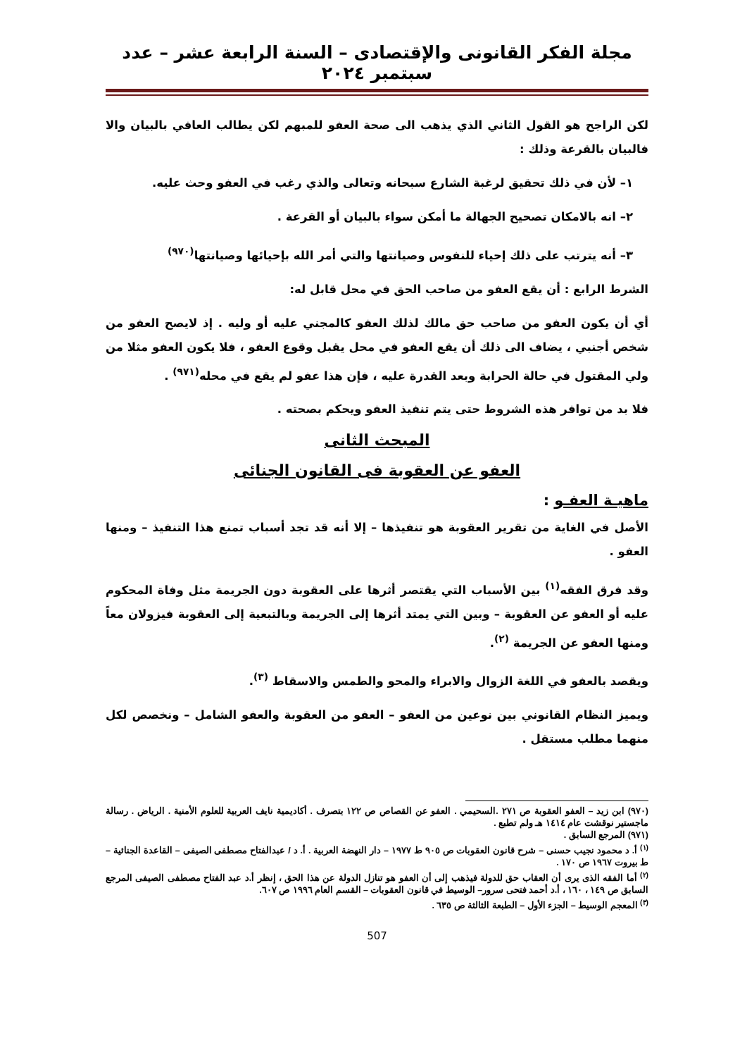مجلة الفكر القانونى والإقتصادى – السنة الرابعة عشر – عدد سبتمبر ٢٠٢٤
لكن الراجح هو القول الثاني الذي يذهب الى صحة العفو للمبهم لكن يطالب العافي بالبيان والا فالبيان بالقرعة وذلك :
١– لأن في ذلك تحقيق لرغبة الشارع سبحانه وتعالى والذي رغب في العفو وحث عليه.
٢– انه بالامكان تصحيح الجهالة ما أمكن سواء بالبيان أو القرعة .
٣– أنه يترتب على ذلك إحياء للنفوس وصيانتها والتي أمر الله بإحيائها وصيانتها<sup>(٩٧٠)</sup>
الشرط الرابع : أن يقع العفو من صاحب الحق في محل قابل له:
أي أن يكون العفو من صاحب حق مالك لذلك العفو كالمجني عليه أو وليه . إذ لايصح العفو من شخص أجنبي ، يضاف الى ذلك أن يقع العفو في محل يقبل وقوع العفو ، فلا يكون العفو مثلا من ولي المقتول في حالة الحرابة وبعد القدرة عليه ، فإن هذا عفو لم يقع في محله<sup>(٩٧١)</sup> .
فلا بد من توافر هذه الشروط حتى يتم تنفيذ العفو ويحكم بصحته .
المبحث الثانى
العفو عن العقوبة فى القانون الجنائى
ماهيـة العفـو :
الأصل في الغاية من تقرير العقوبة هو تنفيذها – إلا أنه قد تجد أسباب تمنع هذا التنفيذ – ومنها العفو .
وقد فرق الفقه<sup>(١)</sup> بين الأسباب التي يقتصر أثرها على العقوبة دون الجريمة مثل وفاة المحكوم عليه أو العفو عن العقوبة – وبين التي يمتد أثرها إلى الجريمة وبالتبعية إلى العقوبة فيزولان معاً ومنها العفو عن الجريمة <sup>(٢)</sup>.
ويقصد بالعفو في اللغة الزوال والابراء والمحو والطمس والاسقاط <sup>(٣)</sup>.
ويميز النظام القانوني بين نوعين من العفو – العفو من العقوبة والعفو الشامل – ونخصص لكل منهما مطلب مستقل .
(٩٧٠) ابن زيد – العفو العقوبة ص ٢٧١ .السحيمي . العفو عن القصاص ص ١٢٢ بتصرف . أكاديمية نايف العربية للعلوم الأمنية . الرياض . رسالة ماجستير نوقشت عام ١٤١٤ هـ ولم تطبع .
(٩٧١) المرجع السابق .
<sup>(١)</sup> أ. د محمود نجيب حسنى – شرح قانون العقوبات ص ٩٠٥ ط ١٩٧٧ – دار النهضة العربية . أ. د / عبدالفتاح مصطفى الصيفى – القاعدة الجنائية – ط بيروت ١٩٦٧ ص ١٧٠ .
<sup>(٢)</sup> أما الفقه الذى يرى أن العقاب حق للدولة فيذهب إلى أن العفو هو تنازل الدولة عن هذا الحق ، إنظر أ.د عبد الفتاح مصطفى الصيفى المرجع السابق ص ١٤٩ ، ١٦٠ ، أ.د أحمد فتحى سرور– الوسيط في قانون العقوبات – القسم العام ١٩٩٦ ص ٦٠٧.
<sup>(٣)</sup> المعجم الوسيط – الجزء الأول – الطبعة الثالثة ص ٦٣٥ .
507